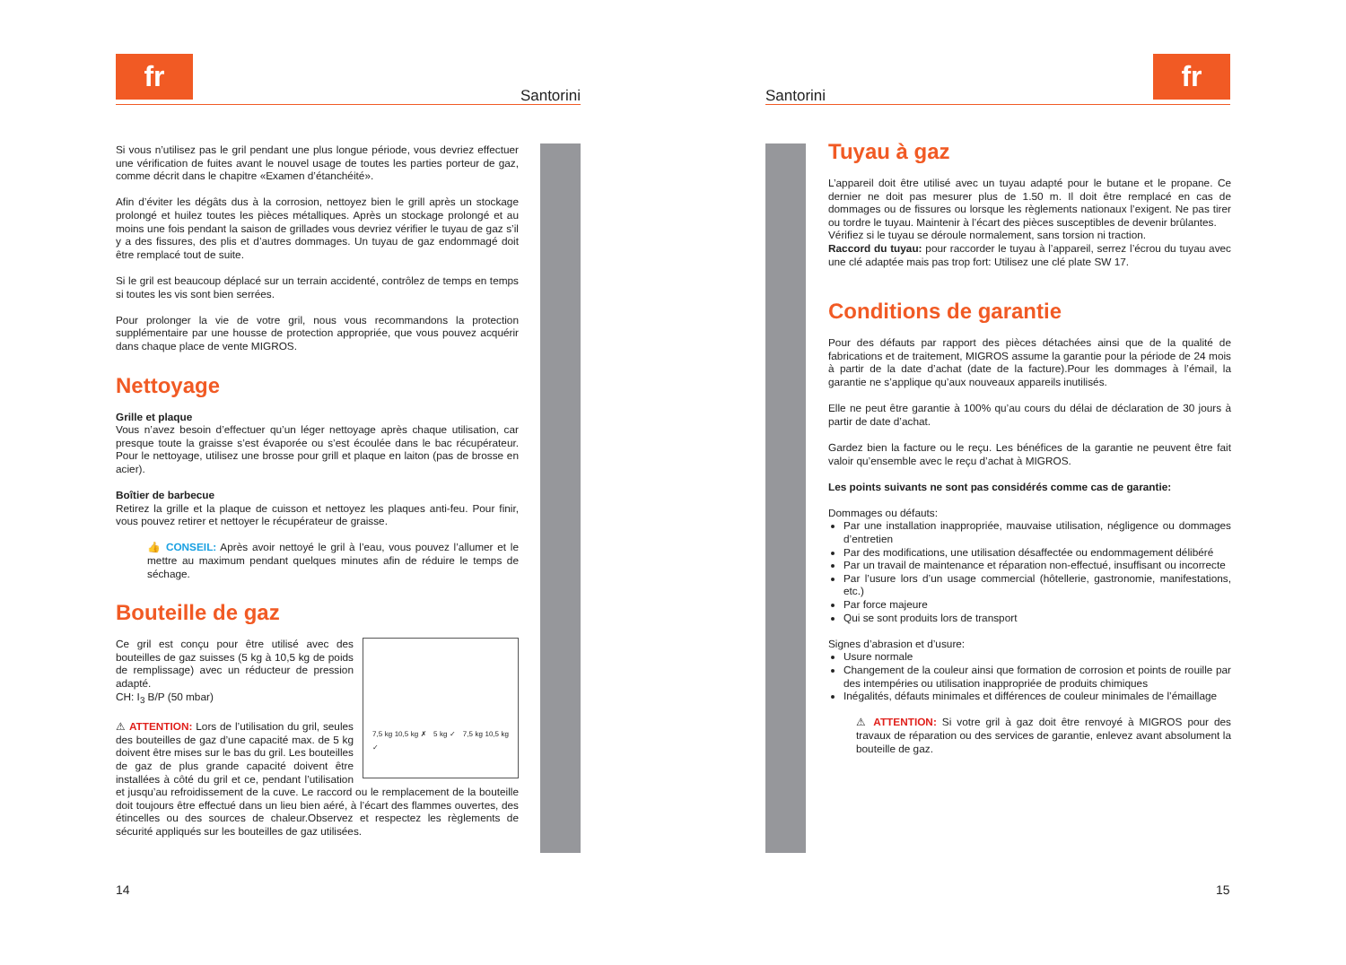fr
Santorini
Si vous n’utilisez pas le gril pendant une plus longue période, vous devriez effectuer une vérification de fuites avant le nouvel usage de toutes les parties porteur de gaz, comme décrit dans le chapitre «Examen d’étanchéité».
Afin d’éviter les dégâts dus à la corrosion, nettoyez bien le grill après un stockage prolongé et huilez toutes les pièces métalliques. Après un stockage prolongé et au moins une fois pendant la saison de grillades vous devriez vérifier le tuyau de gaz s’il y a des fissures, des plis et d’autres dommages. Un tuyau de gaz endommagé doit être remplacé tout de suite.
Si le gril est beaucoup déplacé sur un terrain accidenté, contrôlez de temps en temps si toutes les vis sont bien serrées.
Pour prolonger la vie de votre gril, nous vous recommandons la protection supplémentaire par une housse de protection appropriée, que vous pouvez acquérir dans chaque place de vente MIGROS.
Nettoyage
Grille et plaque
Vous n’avez besoin d’effectuer qu’un léger nettoyage après chaque utilisation, car presque toute la graisse s’est évaporée ou s’est écoulée dans le bac récupérateur. Pour le nettoyage, utilisez une brosse pour grill et plaque en laiton (pas de brosse en acier).
Boîtier de barbecue
Retirez la grille et la plaque de cuisson et nettoyez les plaques anti-feu. Pour finir, vous pouvez retirer et nettoyer le récupérateur de graisse.
👍 CONSEIL: Après avoir nettoyé le gril à l’eau, vous pouvez l’allumer et le mettre au maximum pendant quelques minutes afin de réduire le temps de séchage.
Bouteille de gaz
7,5 kg 10,5 kg ✗ 5 kg ✓ 7,5 kg 10,5 kg ✓
Ce gril est conçu pour être utilisé avec des bouteilles de gaz suisses (5 kg à 10,5 kg de poids de remplissage) avec un réducteur de pression adapté.
CH: I<sub>3</sub> B/P (50 mbar)
⚠ ATTENTION: Lors de l’utilisation du gril, seules des bouteilles de gaz d’une capacité max. de 5 kg doivent être mises sur le bas du gril. Les bouteilles de gaz de plus grande capacité doivent être installées à côté du gril et ce, pendant l’utilisation et jusqu’au refroidissement de la cuve. Le raccord ou le remplacement de la bouteille doit toujours être effectué dans un lieu bien aéré, à l’écart des flammes ouvertes, des étincelles ou des sources de chaleur.Observez et respectez les règlements de sécurité appliqués sur les bouteilles de gaz utilisées.
14
Santorini
fr
Tuyau à gaz
L’appareil doit être utilisé avec un tuyau adapté pour le butane et le propane. Ce dernier ne doit pas mesurer plus de 1.50 m. Il doit être remplacé en cas de dommages ou de fissures ou lorsque les règlements nationaux l’exigent. Ne pas tirer ou tordre le tuyau. Maintenir à l’écart des pièces susceptibles de devenir brûlantes.
Vérifiez si le tuyau se déroule normalement, sans torsion ni traction.
Raccord du tuyau: pour raccorder le tuyau à l’appareil, serrez l’écrou du tuyau avec une clé adaptée mais pas trop fort: Utilisez une clé plate SW 17.
Conditions de garantie
Pour des défauts par rapport des pièces détachées ainsi que de la qualité de fabrications et de traitement, MIGROS assume la garantie pour la période de 24 mois à partir de la date d’achat (date de la facture).Pour les dommages à l’émail, la garantie ne s’applique qu’aux nouveaux appareils inutilisés.
Elle ne peut être garantie à 100% qu’au cours du délai de déclaration de 30 jours à partir de date d’achat.
Gardez bien la facture ou le reçu. Les bénéfices de la garantie ne peuvent être fait valoir qu’ensemble avec le reçu d’achat à MIGROS.
Les points suivants ne sont pas considérés comme cas de garantie:
Dommages ou défauts:
Par une installation inappropriée, mauvaise utilisation, négligence ou dommages d’entretien
Par des modifications, une utilisation désaffectée ou endommagement délibéré
Par un travail de maintenance et réparation non-effectué, insuffisant ou incorrecte
Par l’usure lors d’un usage commercial (hôtellerie, gastronomie, manifestations, etc.)
Par force majeure
Qui se sont produits lors de transport
Signes d’abrasion et d’usure:
Usure normale
Changement de la couleur ainsi que formation de corrosion et points de rouille par des intempéries ou utilisation inappropriée de produits chimiques
Inégalités, défauts minimales et différences de couleur minimales de l’émaillage
⚠ ATTENTION: Si votre gril à gaz doit être renvoyé à MIGROS pour des travaux de réparation ou des services de garantie, enlevez avant absolument la bouteille de gaz.
15